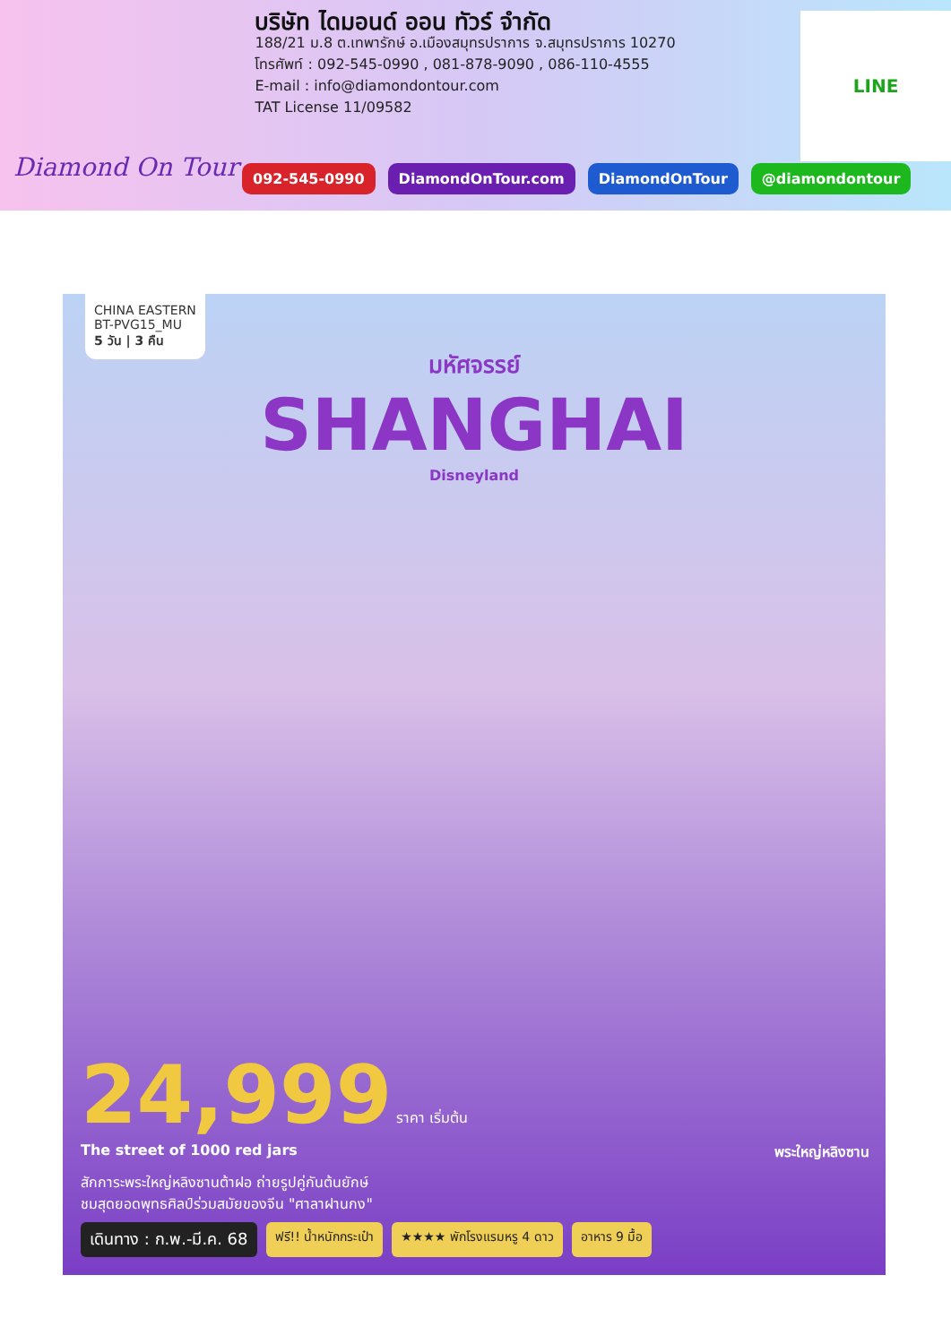Diamond On Tour
บริษัท ไดมอนด์ ออน ทัวร์ จำกัด
188/21 ม.8 ต.เทพารักษ์ อ.เมืองสมุทรปราการ จ.สมุทรปราการ 10270
โทรศัพท์ : 092-545-0990 , 081-878-9090 , 086-110-4555
E-mail : info@diamondontour.com
TAT License 11/09582
LINE
092-545-0990 DiamondOnTour.com DiamondOnTour @diamondontour
CHINA EASTERN
BT-PVG15_MU
5 วัน | 3 คืน
มหัศจรรย์
SHANGHAI
Disneyland
24,999 ราคา เริ่มต้น
The street of 1000 red jars พระใหญ่หลิงซาน
สักการะพระใหญ่หลิงซานต้าฝอ ถ่ายรูปคู่กันต้นยักษ์
ชมสุดยอดพุทธศิลป์ร่วมสมัยของจีน "ศาลาฝานกง"
เดินทาง : ก.พ.-มี.ค. 68 ฟรี!! น้ำหนักกระเป๋า ★★★★ พักโรงแรมหรู 4 ดาว อาหาร 9 มื้อ